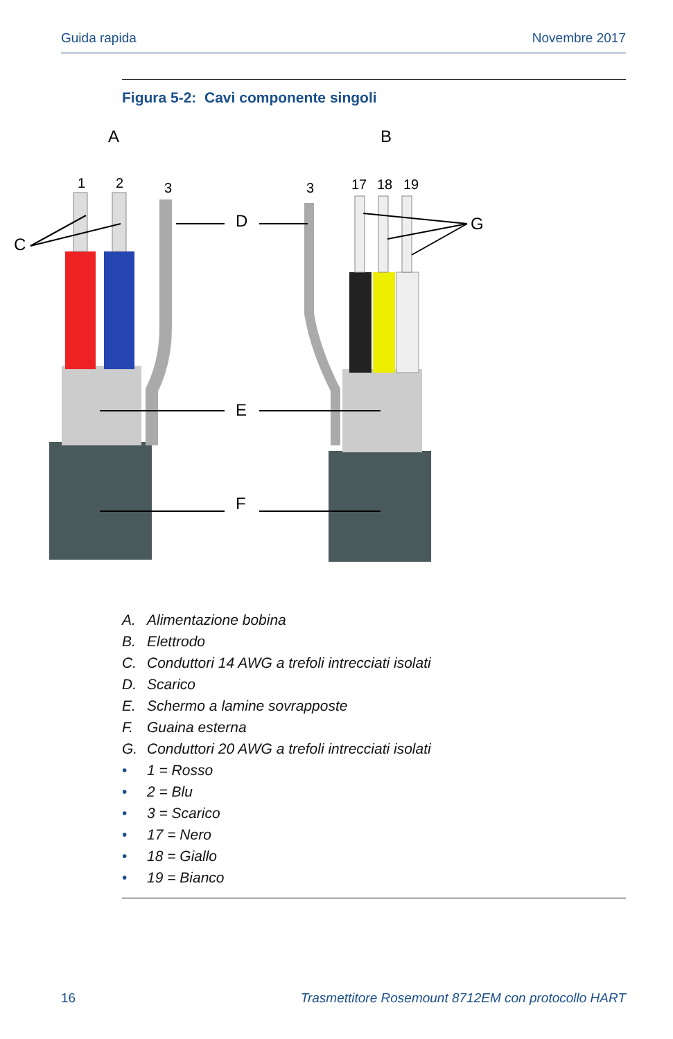Guida rapida Novembre 2017
Figura 5-2: Cavi componente singoli
A
B
1
2
3
3
17
18
19
C
D
G
E
F
A. Alimentazione bobina
B. Elettrodo
C. Conduttori 14 AWG a trefoli intrecciati isolati
D. Scarico
E. Schermo a lamine sovrapposte
F. Guaina esterna
G. Conduttori 20 AWG a trefoli intrecciati isolati
• 1 = Rosso
• 2 = Blu
• 3 = Scarico
• 17 = Nero
• 18 = Giallo
• 19 = Bianco
16 Trasmettitore Rosemount 8712EM con protocollo HART